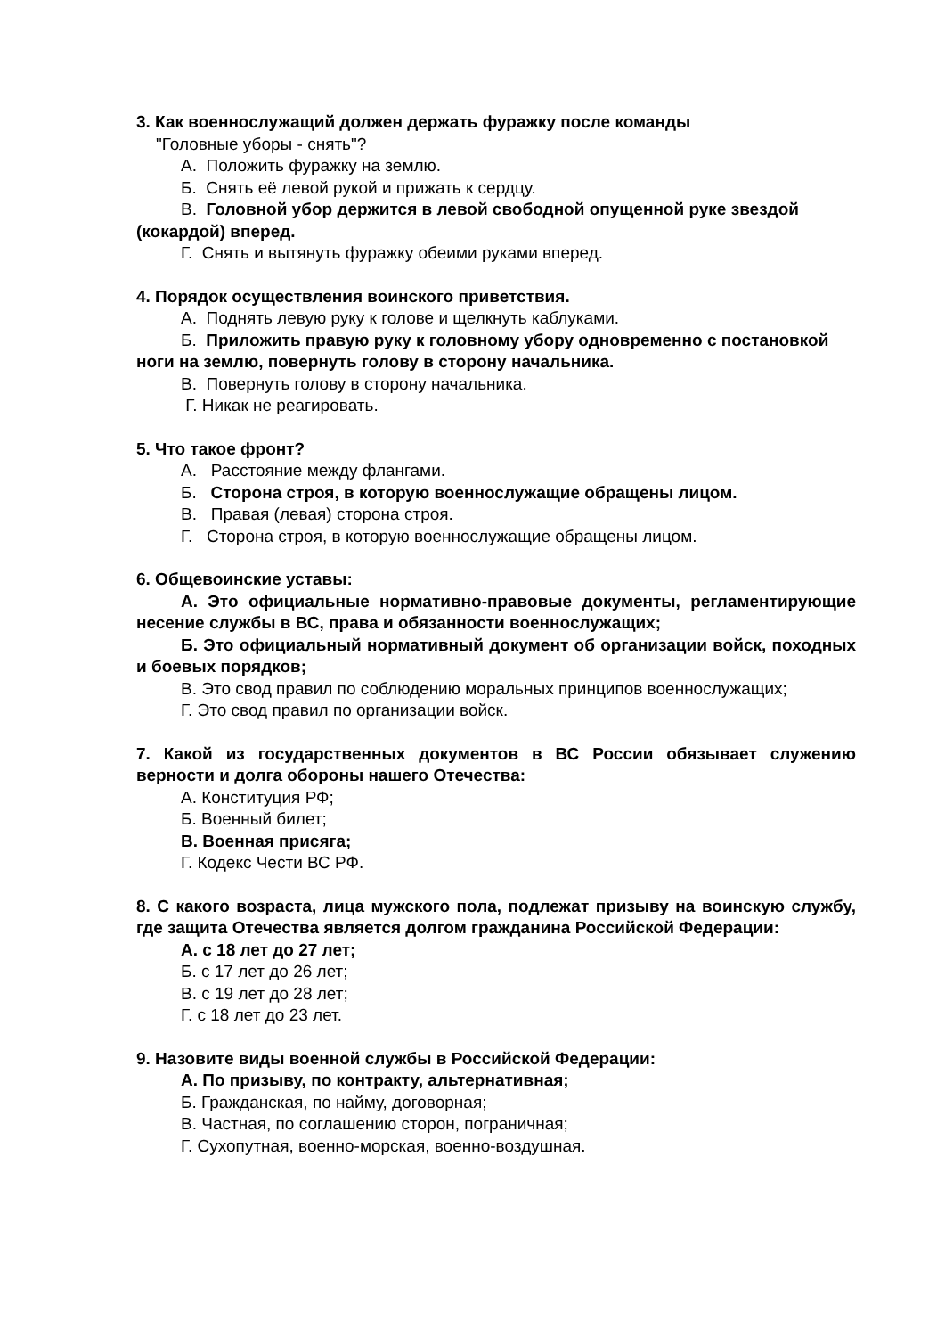3. Как военнослужащий должен держать фуражку после команды
"Головные уборы - снять"?
А. Положить фуражку на землю.
Б. Снять её левой рукой и прижать к сердцу.
В. Головной убор держится в левой свободной опущенной руке звездой (кокардой) вперед.
Г. Снять и вытянуть фуражку обеими руками вперед.
4. Порядок осуществления воинского приветствия.
А. Поднять левую руку к голове и щелкнуть каблуками.
Б. Приложить правую руку к головному убору одновременно с постановкой ноги на землю, повернуть голову в сторону начальника.
В. Повернуть голову в сторону начальника.
Г. Никак не реагировать.
5. Что такое фронт?
А. Расстояние между флангами.
Б. Сторона строя, в которую военнослужащие обращены лицом.
В. Правая (левая) сторона строя.
Г. Сторона строя, в которую военнослужащие обращены лицом.
6. Общевоинские уставы:
А. Это официальные нормативно-правовые документы, регламентирующие несение службы в ВС, права и обязанности военнослужащих;
Б. Это официальный нормативный документ об организации войск, походных и боевых порядков;
В. Это свод правил по соблюдению моральных принципов военнослужащих;
Г. Это свод правил по организации войск.
7. Какой из государственных документов в ВС России обязывает служению верности и долга обороны нашего Отечества:
А. Конституция РФ;
Б. Военный билет;
В. Военная присяга;
Г. Кодекс Чести ВС РФ.
8. С какого возраста, лица мужского пола, подлежат призыву на воинскую службу, где защита Отечества является долгом гражданина Российской Федерации:
А. с 18 лет до 27 лет;
Б. с 17 лет до 26 лет;
В. с 19 лет до 28 лет;
Г. с 18 лет до 23 лет.
9. Назовите виды военной службы в Российской Федерации:
А. По призыву, по контракту, альтернативная;
Б. Гражданская, по найму, договорная;
В. Частная, по соглашению сторон, пограничная;
Г. Сухопутная, военно-морская, военно-воздушная.